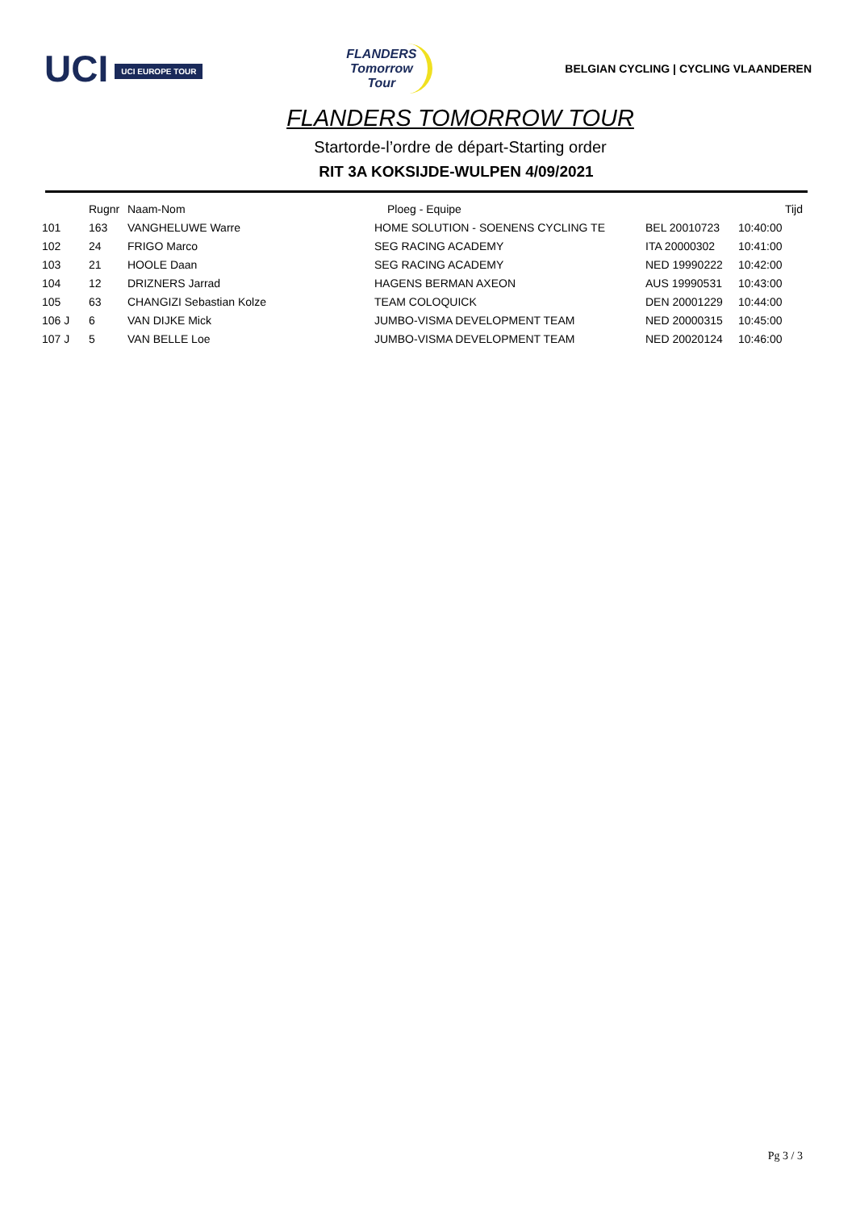UCI UCI EUROPE TOUR
FLANDERS
Tomorrow
Tour
BELGIAN CYCLING | CYCLING VLAANDEREN
FLANDERS TOMORROW TOUR
Startorde-l’ordre de départ-Starting order
RIT 3A KOKSIJDE-WULPEN 4/09/2021
| | Rugnr | Naam-Nom | Ploeg - Equipe | | Tijd |
| --- | --- | --- | --- | --- | --- |
| 101 | 163 | VANGHELUWE Warre | HOME SOLUTION - SOENENS CYCLING TE | BEL 20010723 | 10:40:00 |
| 102 | 24 | FRIGO Marco | SEG RACING ACADEMY | ITA 20000302 | 10:41:00 |
| 103 | 21 | HOOLE Daan | SEG RACING ACADEMY | NED 19990222 | 10:42:00 |
| 104 | 12 | DRIZNERS Jarrad | HAGENS BERMAN AXEON | AUS 19990531 | 10:43:00 |
| 105 | 63 | CHANGIZI Sebastian Kolze | TEAM COLOQUICK | DEN 20001229 | 10:44:00 |
| 106 J | 6 | VAN DIJKE Mick | JUMBO-VISMA DEVELOPMENT TEAM | NED 20000315 | 10:45:00 |
| 107 J | 5 | VAN BELLE Loe | JUMBO-VISMA DEVELOPMENT TEAM | NED 20020124 | 10:46:00 |
Pg 3 / 3